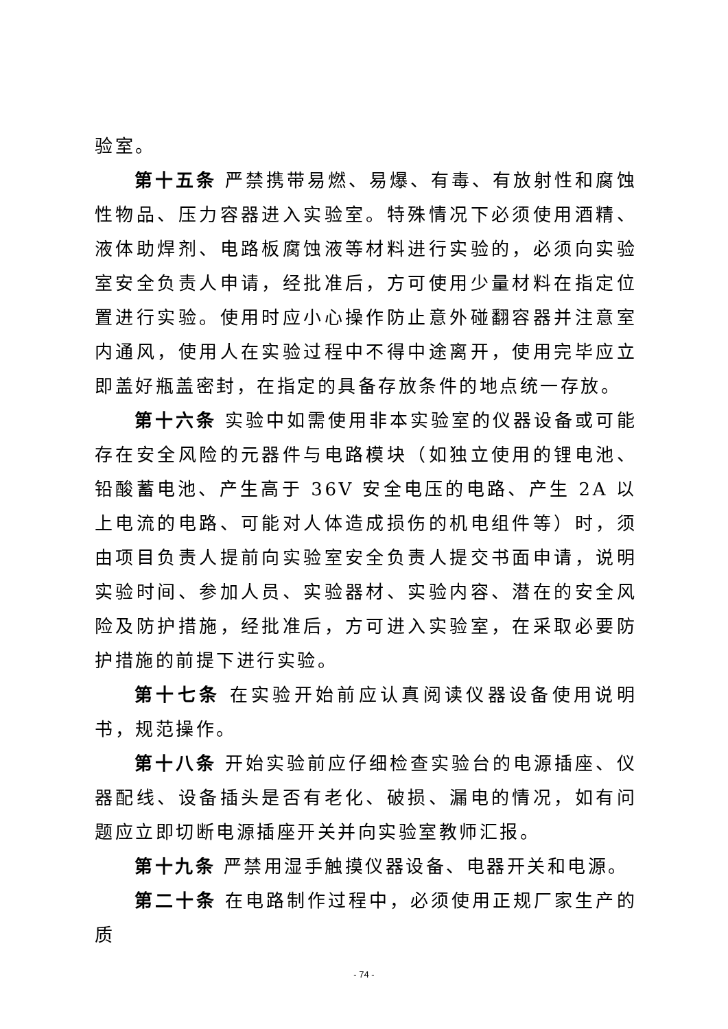验室。
第十五条 严禁携带易燃、易爆、有毒、有放射性和腐蚀性物品、压力容器进入实验室。特殊情况下必须使用酒精、液体助焊剂、电路板腐蚀液等材料进行实验的，必须向实验室安全负责人申请，经批准后，方可使用少量材料在指定位置进行实验。使用时应小心操作防止意外碰翻容器并注意室内通风，使用人在实验过程中不得中途离开，使用完毕应立即盖好瓶盖密封，在指定的具备存放条件的地点统一存放。
第十六条 实验中如需使用非本实验室的仪器设备或可能存在安全风险的元器件与电路模块（如独立使用的锂电池、铅酸蓄电池、产生高于 36V 安全电压的电路、产生 2A 以上电流的电路、可能对人体造成损伤的机电组件等）时，须由项目负责人提前向实验室安全负责人提交书面申请，说明实验时间、参加人员、实验器材、实验内容、潜在的安全风险及防护措施，经批准后，方可进入实验室，在采取必要防护措施的前提下进行实验。
第十七条 在实验开始前应认真阅读仪器设备使用说明书，规范操作。
第十八条 开始实验前应仔细检查实验台的电源插座、仪器配线、设备插头是否有老化、破损、漏电的情况，如有问题应立即切断电源插座开关并向实验室教师汇报。
第十九条 严禁用湿手触摸仪器设备、电器开关和电源。
第二十条 在电路制作过程中，必须使用正规厂家生产的质
- 74 -